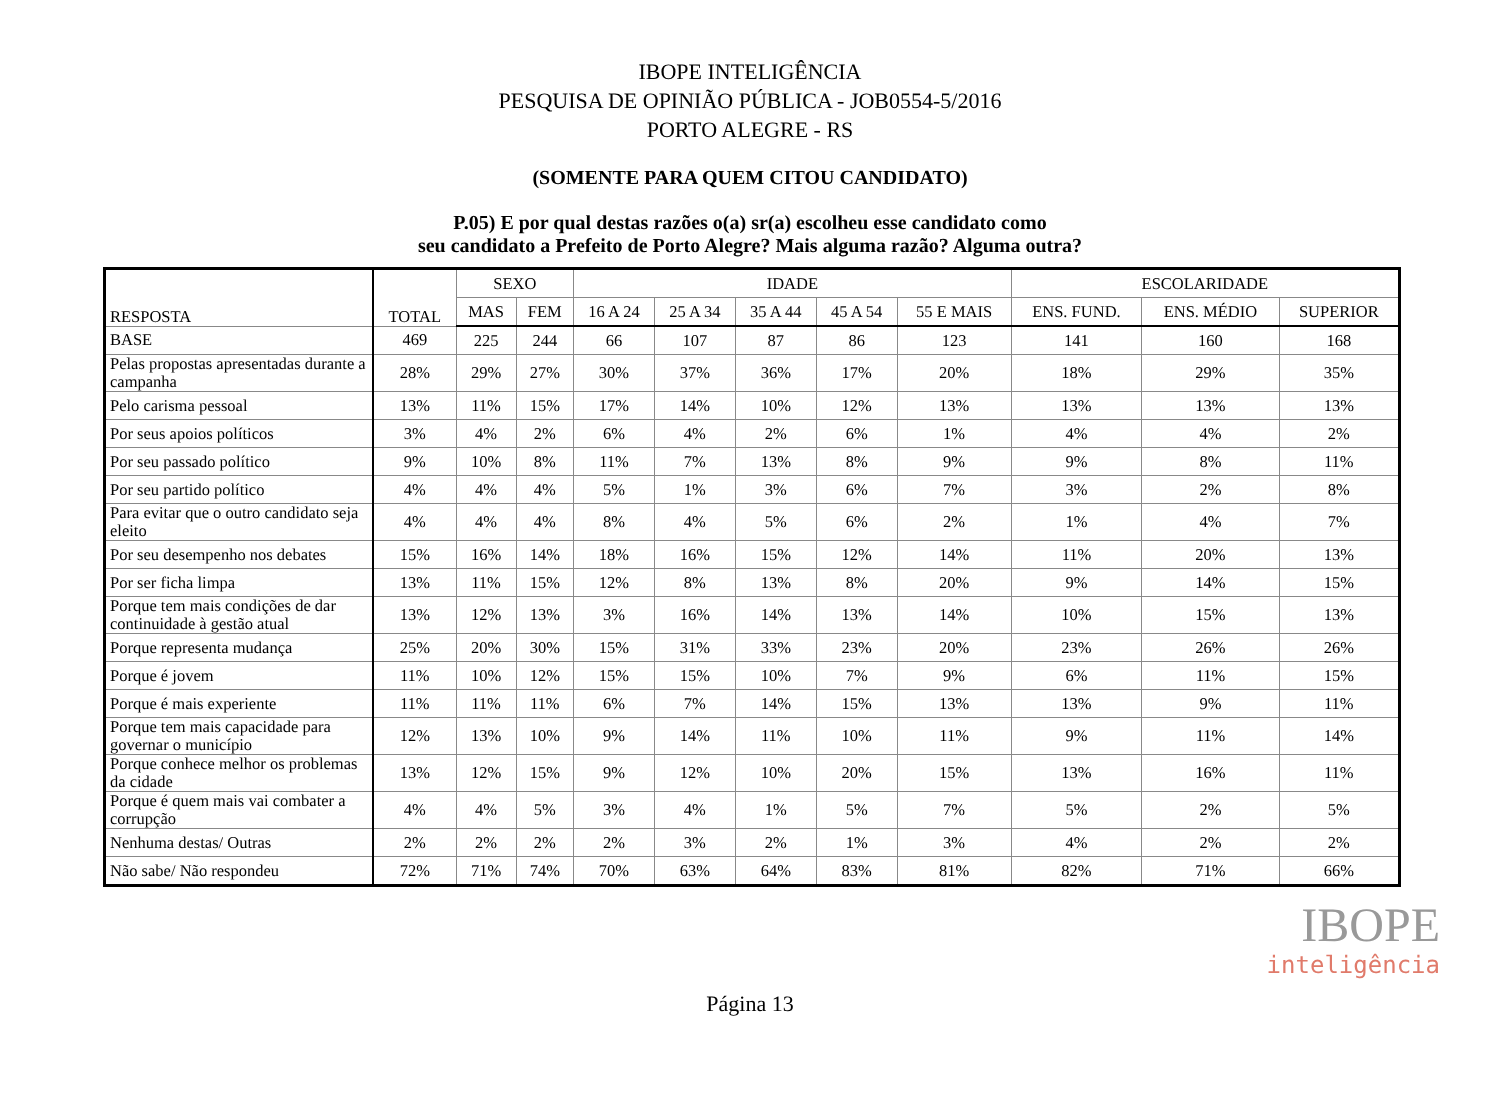IBOPE INTELIGÊNCIA
PESQUISA DE OPINIÃO PÚBLICA - JOB0554-5/2016
PORTO ALEGRE - RS
(SOMENTE PARA QUEM CITOU CANDIDATO)
P.05) E por qual destas razões o(a) sr(a) escolheu esse candidato como
seu candidato a Prefeito de Porto Alegre? Mais alguma razão? Alguma outra?
| RESPOSTA | TOTAL | SEXO | | IDADE | | | | | ESCOLARIDADE | | |
| --- | --- | --- | --- | --- | --- | --- | --- | --- | --- | --- | --- |
| | | MAS | FEM | 16 A 24 | 25 A 34 | 35 A 44 | 45 A 54 | 55 E MAIS | ENS. FUND. | ENS. MÉDIO | SUPERIOR |
| BASE | 469 | 225 | 244 | 66 | 107 | 87 | 86 | 123 | 141 | 160 | 168 |
| Pelas propostas apresentadas durante a campanha | 28% | 29% | 27% | 30% | 37% | 36% | 17% | 20% | 18% | 29% | 35% |
| Pelo carisma pessoal | 13% | 11% | 15% | 17% | 14% | 10% | 12% | 13% | 13% | 13% | 13% |
| Por seus apoios políticos | 3% | 4% | 2% | 6% | 4% | 2% | 6% | 1% | 4% | 4% | 2% |
| Por seu passado político | 9% | 10% | 8% | 11% | 7% | 13% | 8% | 9% | 9% | 8% | 11% |
| Por seu partido político | 4% | 4% | 4% | 5% | 1% | 3% | 6% | 7% | 3% | 2% | 8% |
| Para evitar que o outro candidato seja eleito | 4% | 4% | 4% | 8% | 4% | 5% | 6% | 2% | 1% | 4% | 7% |
| Por seu desempenho nos debates | 15% | 16% | 14% | 18% | 16% | 15% | 12% | 14% | 11% | 20% | 13% |
| Por ser ficha limpa | 13% | 11% | 15% | 12% | 8% | 13% | 8% | 20% | 9% | 14% | 15% |
| Porque tem mais condições de dar continuidade à gestão atual | 13% | 12% | 13% | 3% | 16% | 14% | 13% | 14% | 10% | 15% | 13% |
| Porque representa mudança | 25% | 20% | 30% | 15% | 31% | 33% | 23% | 20% | 23% | 26% | 26% |
| Porque é jovem | 11% | 10% | 12% | 15% | 15% | 10% | 7% | 9% | 6% | 11% | 15% |
| Porque é mais experiente | 11% | 11% | 11% | 6% | 7% | 14% | 15% | 13% | 13% | 9% | 11% |
| Porque tem mais capacidade para governar o município | 12% | 13% | 10% | 9% | 14% | 11% | 10% | 11% | 9% | 11% | 14% |
| Porque conhece melhor os problemas da cidade | 13% | 12% | 15% | 9% | 12% | 10% | 20% | 15% | 13% | 16% | 11% |
| Porque é quem mais vai combater a corrupção | 4% | 4% | 5% | 3% | 4% | 1% | 5% | 7% | 5% | 2% | 5% |
| Nenhuma destas/ Outras | 2% | 2% | 2% | 2% | 3% | 2% | 1% | 3% | 4% | 2% | 2% |
| Não sabe/ Não respondeu | 72% | 71% | 74% | 70% | 63% | 64% | 83% | 81% | 82% | 71% | 66% |
IBOPE
inteligência
Página 13